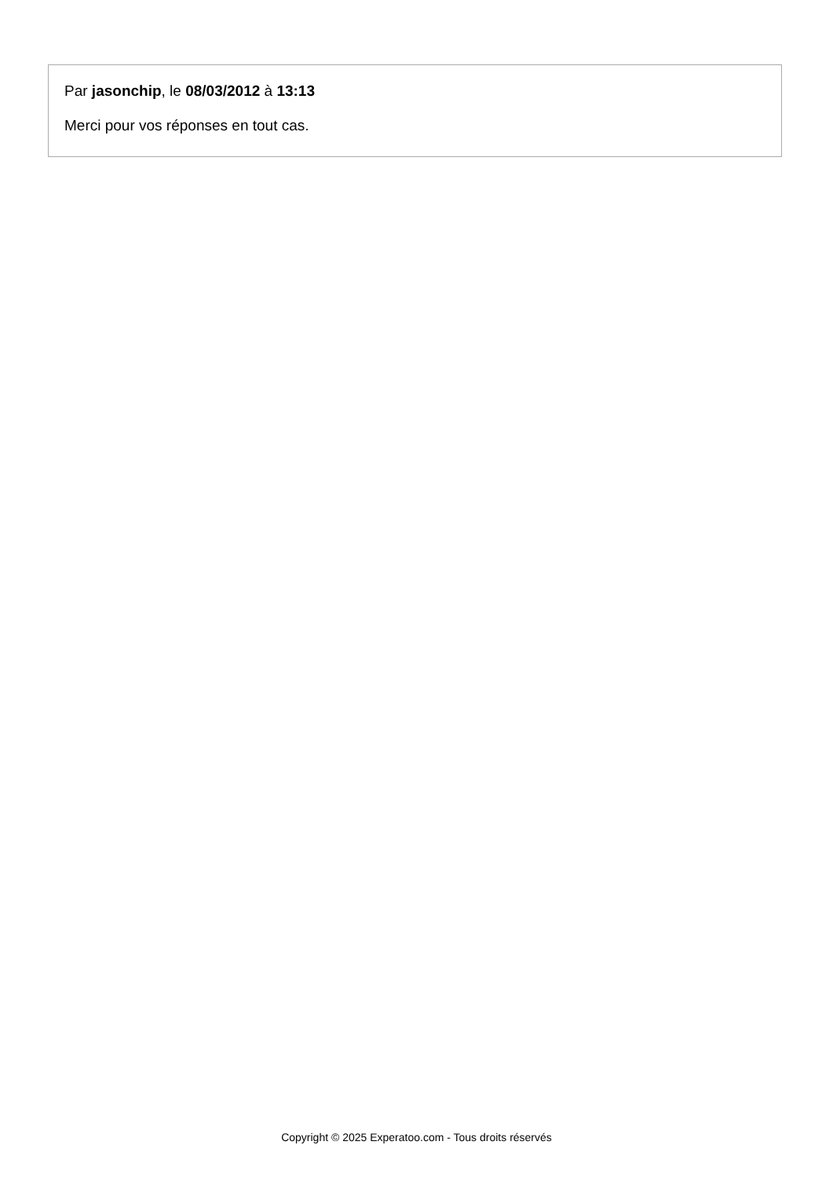Par jasonchip, le 08/03/2012 à 13:13
Merci pour vos réponses en tout cas.
Copyright © 2025 Experatoo.com - Tous droits réservés